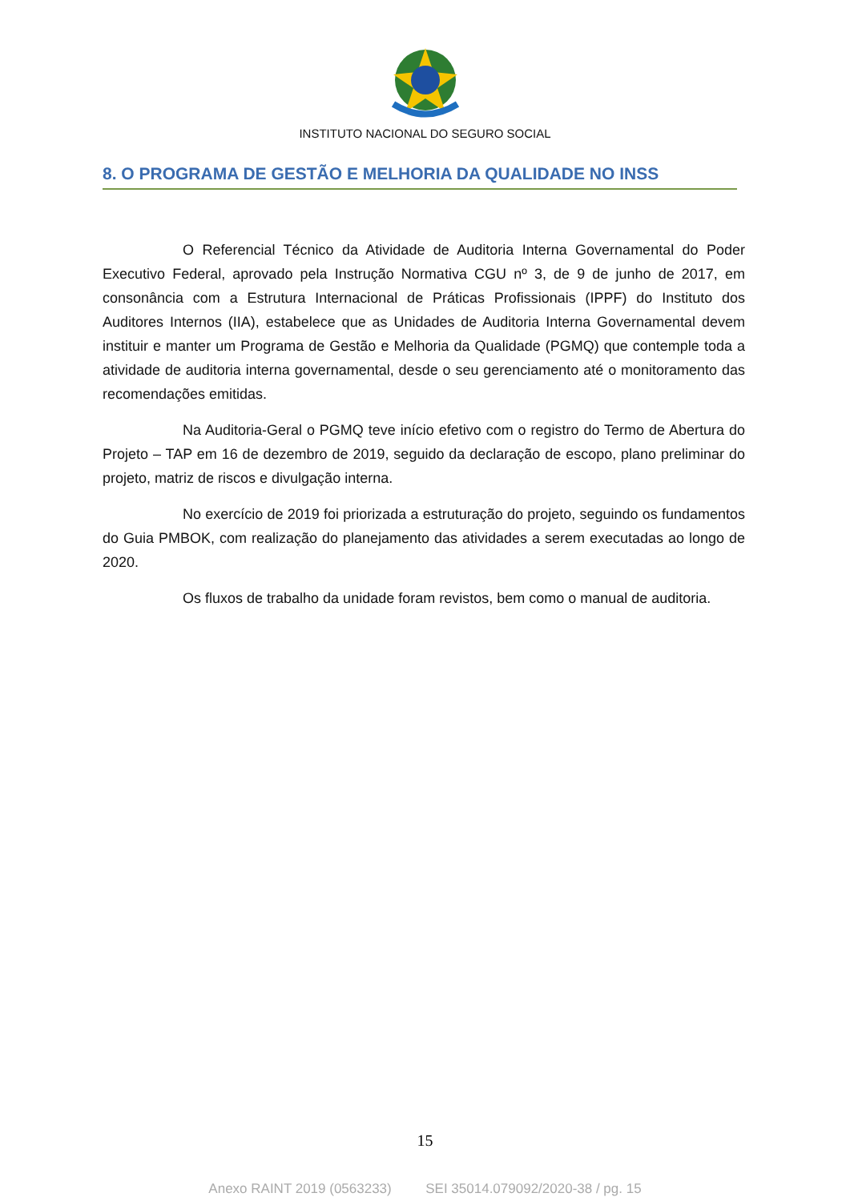INSTITUTO NACIONAL DO SEGURO SOCIAL
8. O PROGRAMA DE GESTÃO E MELHORIA DA QUALIDADE NO INSS
O Referencial Técnico da Atividade de Auditoria Interna Governamental do Poder Executivo Federal, aprovado pela Instrução Normativa CGU nº 3, de 9 de junho de 2017, em consonância com a Estrutura Internacional de Práticas Profissionais (IPPF) do Instituto dos Auditores Internos (IIA), estabelece que as Unidades de Auditoria Interna Governamental devem instituir e manter um Programa de Gestão e Melhoria da Qualidade (PGMQ) que contemple toda a atividade de auditoria interna governamental, desde o seu gerenciamento até o monitoramento das recomendações emitidas.
Na Auditoria-Geral o PGMQ teve início efetivo com o registro do Termo de Abertura do Projeto – TAP em 16 de dezembro de 2019, seguido da declaração de escopo, plano preliminar do projeto, matriz de riscos e divulgação interna.
No exercício de 2019 foi priorizada a estruturação do projeto, seguindo os fundamentos do Guia PMBOK, com realização do planejamento das atividades a serem executadas ao longo de 2020.
Os fluxos de trabalho da unidade foram revistos, bem como o manual de auditoria.
15
Anexo RAINT 2019 (0563233) SEI 35014.079092/2020-38 / pg. 15